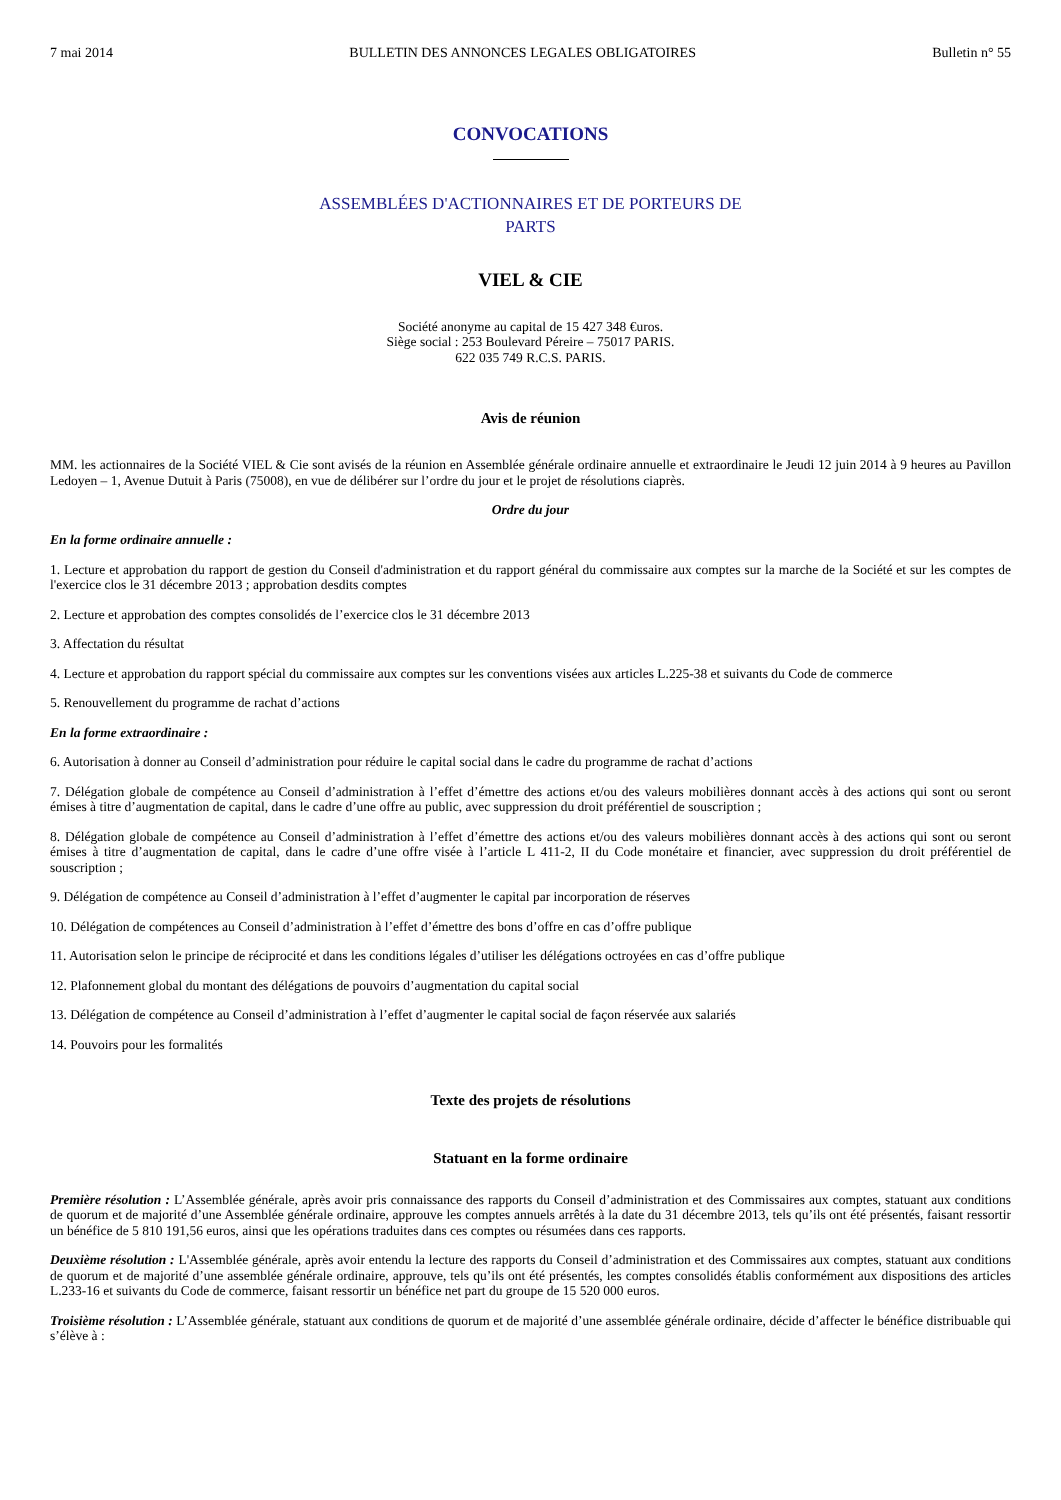7 mai 2014 BULLETIN DES ANNONCES LEGALES OBLIGATOIRES Bulletin n° 55
CONVOCATIONS
ASSEMBLÉES D'ACTIONNAIRES ET DE PORTEURS DE
PARTS
VIEL & CIE
Société anonyme au capital de 15 427 348 €uros.
Siège social : 253 Boulevard Péreire – 75017 PARIS.
622 035 749 R.C.S. PARIS.
Avis de réunion
MM. les actionnaires de la Société VIEL & Cie sont avisés de la réunion en Assemblée générale ordinaire annuelle et extraordinaire le Jeudi 12 juin 2014 à 9 heures au Pavillon Ledoyen – 1, Avenue Dutuit à Paris (75008), en vue de délibérer sur l’ordre du jour et le projet de résolutions ciaprès.
Ordre du jour
En la forme ordinaire annuelle :
1. Lecture et approbation du rapport de gestion du Conseil d'administration et du rapport général du commissaire aux comptes sur la marche de la Société et sur les comptes de l'exercice clos le 31 décembre 2013 ; approbation desdits comptes
2. Lecture et approbation des comptes consolidés de l’exercice clos le 31 décembre 2013
3. Affectation du résultat
4. Lecture et approbation du rapport spécial du commissaire aux comptes sur les conventions visées aux articles L.225-38 et suivants du Code de commerce
5. Renouvellement du programme de rachat d’actions
En la forme extraordinaire :
6. Autorisation à donner au Conseil d’administration pour réduire le capital social dans le cadre du programme de rachat d’actions
7. Délégation globale de compétence au Conseil d’administration à l’effet d’émettre des actions et/ou des valeurs mobilières donnant accès à des actions qui sont ou seront émises à titre d’augmentation de capital, dans le cadre d’une offre au public, avec suppression du droit préférentiel de souscription ;
8. Délégation globale de compétence au Conseil d’administration à l’effet d’émettre des actions et/ou des valeurs mobilières donnant accès à des actions qui sont ou seront émises à titre d’augmentation de capital, dans le cadre d’une offre visée à l’article L 411-2, II du Code monétaire et financier, avec suppression du droit préférentiel de souscription ;
9. Délégation de compétence au Conseil d’administration à l’effet d’augmenter le capital par incorporation de réserves
10. Délégation de compétences au Conseil d’administration à l’effet d’émettre des bons d’offre en cas d’offre publique
11. Autorisation selon le principe de réciprocité et dans les conditions légales d’utiliser les délégations octroyées en cas d’offre publique
12. Plafonnement global du montant des délégations de pouvoirs d’augmentation du capital social
13. Délégation de compétence au Conseil d’administration à l’effet d’augmenter le capital social de façon réservée aux salariés
14. Pouvoirs pour les formalités
Texte des projets de résolutions
Statuant en la forme ordinaire
Première résolution : L’Assemblée générale, après avoir pris connaissance des rapports du Conseil d’administration et des Commissaires aux comptes, statuant aux conditions de quorum et de majorité d’une Assemblée générale ordinaire, approuve les comptes annuels arrêtés à la date du 31 décembre 2013, tels qu’ils ont été présentés, faisant ressortir un bénéfice de 5 810 191,56 euros, ainsi que les opérations traduites dans ces comptes ou résumées dans ces rapports.
Deuxième résolution : L'Assemblée générale, après avoir entendu la lecture des rapports du Conseil d’administration et des Commissaires aux comptes, statuant aux conditions de quorum et de majorité d’une assemblée générale ordinaire, approuve, tels qu’ils ont été présentés, les comptes consolidés établis conformément aux dispositions des articles L.233-16 et suivants du Code de commerce, faisant ressortir un bénéfice net part du groupe de 15 520 000 euros.
Troisième résolution : L’Assemblée générale, statuant aux conditions de quorum et de majorité d’une assemblée générale ordinaire, décide d’affecter le bénéfice distribuable qui s’élève à :